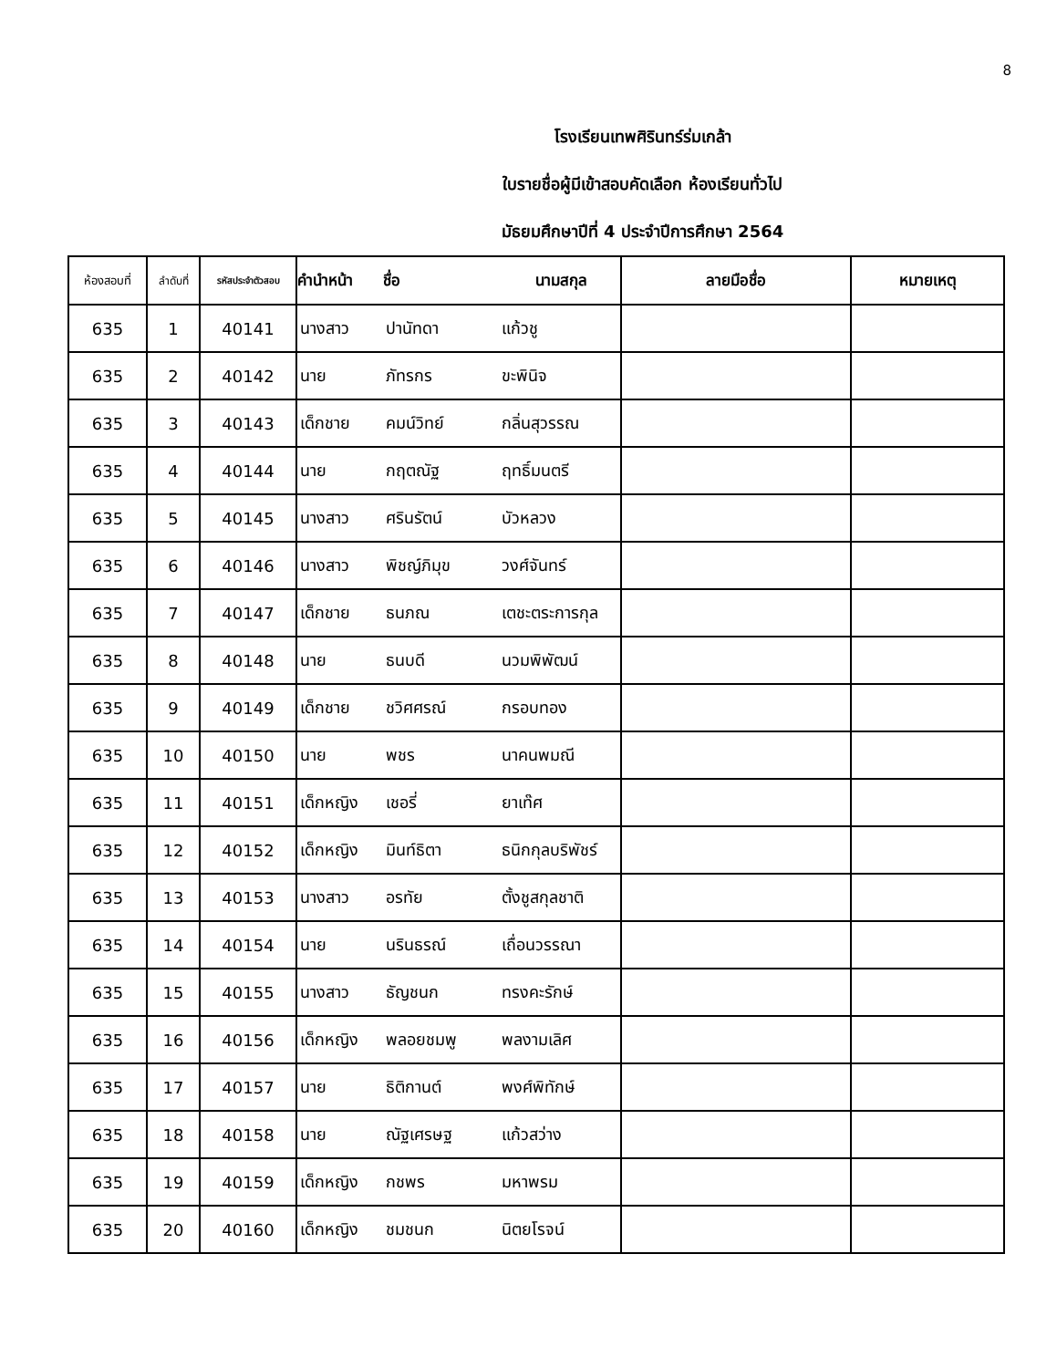8
โรงเรียนเทพศิรินทร์ร่มเกล้า
ใบรายชื่อผู้มีเข้าสอบคัดเลือก ห้องเรียนทั่วไป
มัธยมศึกษาปีที่ 4 ประจำปีการศึกษา 2564
| ห้องสอบที่ | ลำดับที่ | รหัสประจำตัวสอบ | คำนำหน้า | ชื่อ | นามสกุล | ลายมือชื่อ | หมายเหตุ |
| --- | --- | --- | --- | --- | --- | --- | --- |
| 635 | 1 | 40141 | นางสาว | ปานัทดา | แก้วชู | | |
| 635 | 2 | 40142 | นาย | ภัทรกร | ขะพินิจ | | |
| 635 | 3 | 40143 | เด็กชาย | คมน์วิทย์ | กลิ่นสุวรรณ | | |
| 635 | 4 | 40144 | นาย | กฤตณัฐ | ฤทธิ์มนตรี | | |
| 635 | 5 | 40145 | นางสาว | ศรินรัตน์ | บัวหลวง | | |
| 635 | 6 | 40146 | นางสาว | พิชญ์ภิมุข | วงศ์จันทร์ | | |
| 635 | 7 | 40147 | เด็กชาย | ธนภณ | เตชะตระการกุล | | |
| 635 | 8 | 40148 | นาย | ธนบดี | นวมพิพัฒน์ | | |
| 635 | 9 | 40149 | เด็กชาย | ชวิศศรณ์ | กรอบทอง | | |
| 635 | 10 | 40150 | นาย | พชร | นาคนพมณี | | |
| 635 | 11 | 40151 | เด็กหญิง | เชอรี่ | ยาเท๊ศ | | |
| 635 | 12 | 40152 | เด็กหญิง | มินท์ธิตา | ธนิกกุลบริพัชร์ | | |
| 635 | 13 | 40153 | นางสาว | อรทัย | ตั้งชูสกุลชาติ | | |
| 635 | 14 | 40154 | นาย | นรินธรณ์ | เถื่อนวรรณา | | |
| 635 | 15 | 40155 | นางสาว | ธัญชนก | ทรงคะรักษ์ | | |
| 635 | 16 | 40156 | เด็กหญิง | พลอยชมพู | พลงามเลิศ | | |
| 635 | 17 | 40157 | นาย | ธิติกานต์ | พงศ์พิทักษ์ | | |
| 635 | 18 | 40158 | นาย | ณัฐเศรษฐ | แก้วสว่าง | | |
| 635 | 19 | 40159 | เด็กหญิง | กชพร | มหาพรม | | |
| 635 | 20 | 40160 | เด็กหญิง | ชมชนก | นิตยโรจน์ | | |